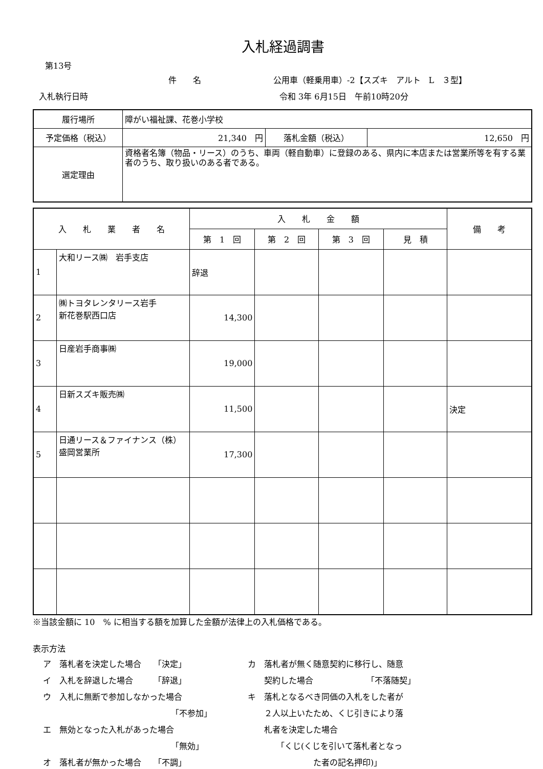入札経過調書
第13号
件　　名 公用車（軽乗用車）-2【スズキ　アルト　L　３型】
入札執行日時 令和 3年 6月15日　午前10時20分
| 履行場所 | 障がい福祉課、花巻小学校 | | |
| 予定価格（税込） | 21,340 円 | 落札金額（税込） | 12,650 円 |
| 選定理由 | 資格者名簿（物品・リース）のうち、車両（軽自動車）に登録のある、県内に本店または営業所等を有する業者のうち、取り扱いのある者である。 | | |
| 入 札 業 者 名 | | 入 札 金 額 | | | | 備 考 |
| --- | --- | --- | --- | --- | --- | --- |
| | | 第 1 回 | 第 2 回 | 第 3 回 | 見 積 | |
| 1 | 大和リース㈱ 岩手支店 | 辞退 | | | | |
| 2 | ㈱トヨタレンタリース岩手 新花巻駅西口店 | 14,300 | | | | |
| 3 | 日産岩手商事㈱ | 19,000 | | | | |
| 4 | 日新スズキ販売㈱ | 11,500 | | | | 決定 |
| 5 | 日通リース＆ファイナンス（株）盛岡営業所 | 17,300 | | | | |
※当該金額に 10　% に相当する額を加算した金額が法律上の入札価格である。
表示方法
ア　落札者を決定した場合　　「決定」
イ　入札を辞退した場合　　　「辞退」
ウ　入札に無断で参加しなかった場合
「不参加」
エ　無効となった入札があった場合
「無効」
オ　落札者が無かった場合　　「不調」
カ　落札者が無く随意契約に移行し、随意
　　契約した場合　　　　　　　「不落随契」
キ　落札となるべき同価の入札をした者が
　　２人以上いたため、くじ引きにより落
　　札者を決定した場合
　　　　「くじ(くじを引いて落札者となっ
　　　　　　　　た者の記名押印)」